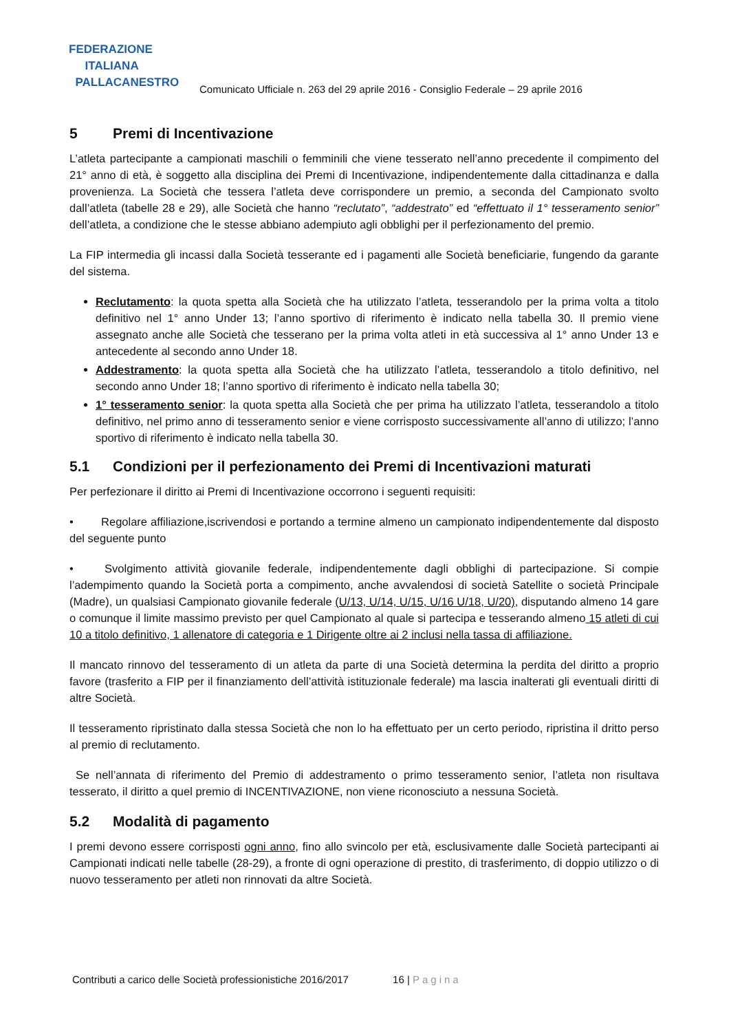FEDERAZIONE
ITALIANA
PALLACANESTRO
Comunicato Ufficiale n. 263 del 29 aprile 2016 - Consiglio Federale – 29 aprile 2016
5 Premi di Incentivazione
L’atleta partecipante a campionati maschili o femminili che viene tesserato nell’anno precedente il compimento del 21° anno di età, è soggetto alla disciplina dei Premi di Incentivazione, indipendentemente dalla cittadinanza e dalla provenienza. La Società che tessera l’atleta deve corrispondere un premio, a seconda del Campionato svolto dall’atleta (tabelle 28 e 29), alle Società che hanno “reclutato”, “addestrato” ed “effettuato il 1° tesseramento senior” dell’atleta, a condizione che le stesse abbiano adempiuto agli obblighi per il perfezionamento del premio.
La FIP intermedia gli incassi dalla Società tesserante ed i pagamenti alle Società beneficiarie, fungendo da garante del sistema.
Reclutamento: la quota spetta alla Società che ha utilizzato l’atleta, tesserandolo per la prima volta a titolo definitivo nel 1° anno Under 13; l’anno sportivo di riferimento è indicato nella tabella 30. Il premio viene assegnato anche alle Società che tesserano per la prima volta atleti in età successiva al 1° anno Under 13 e antecedente al secondo anno Under 18.
Addestramento: la quota spetta alla Società che ha utilizzato l’atleta, tesserandolo a titolo definitivo, nel secondo anno Under 18; l’anno sportivo di riferimento è indicato nella tabella 30;
1° tesseramento senior: la quota spetta alla Società che per prima ha utilizzato l’atleta, tesserandolo a titolo definitivo, nel primo anno di tesseramento senior e viene corrisposto successivamente all’anno di utilizzo; l’anno sportivo di riferimento è indicato nella tabella 30.
5.1 Condizioni per il perfezionamento dei Premi di Incentivazioni maturati
Per perfezionare il diritto ai Premi di Incentivazione occorrono i seguenti requisiti:
• Regolare affiliazione,iscrivendosi e portando a termine almeno un campionato indipendentemente dal disposto del seguente punto
• Svolgimento attività giovanile federale, indipendentemente dagli obblighi di partecipazione. Si compie l’adempimento quando la Società porta a compimento, anche avvalendosi di società Satellite o società Principale (Madre), un qualsiasi Campionato giovanile federale (U/13, U/14, U/15, U/16 U/18, U/20), disputando almeno 14 gare o comunque il limite massimo previsto per quel Campionato al quale si partecipa e tesserando almeno 15 atleti di cui 10 a titolo definitivo, 1 allenatore di categoria e 1 Dirigente oltre ai 2 inclusi nella tassa di affiliazione.
Il mancato rinnovo del tesseramento di un atleta da parte di una Società determina la perdita del diritto a proprio favore (trasferito a FIP per il finanziamento dell’attività istituzionale federale) ma lascia inalterati gli eventuali diritti di altre Società.
Il tesseramento ripristinato dalla stessa Società che non lo ha effettuato per un certo periodo, ripristina il dritto perso al premio di reclutamento.
Se nell’annata di riferimento del Premio di addestramento o primo tesseramento senior, l’atleta non risultava tesserato, il diritto a quel premio di INCENTIVAZIONE, non viene riconosciuto a nessuna Società.
5.2 Modalità di pagamento
I premi devono essere corrisposti ogni anno, fino allo svincolo per età, esclusivamente dalle Società partecipanti ai Campionati indicati nelle tabelle (28-29), a fronte di ogni operazione di prestito, di trasferimento, di doppio utilizzo o di nuovo tesseramento per atleti non rinnovati da altre Società.
Contributi a carico delle Società professionistiche 2016/2017 16 | Pagina